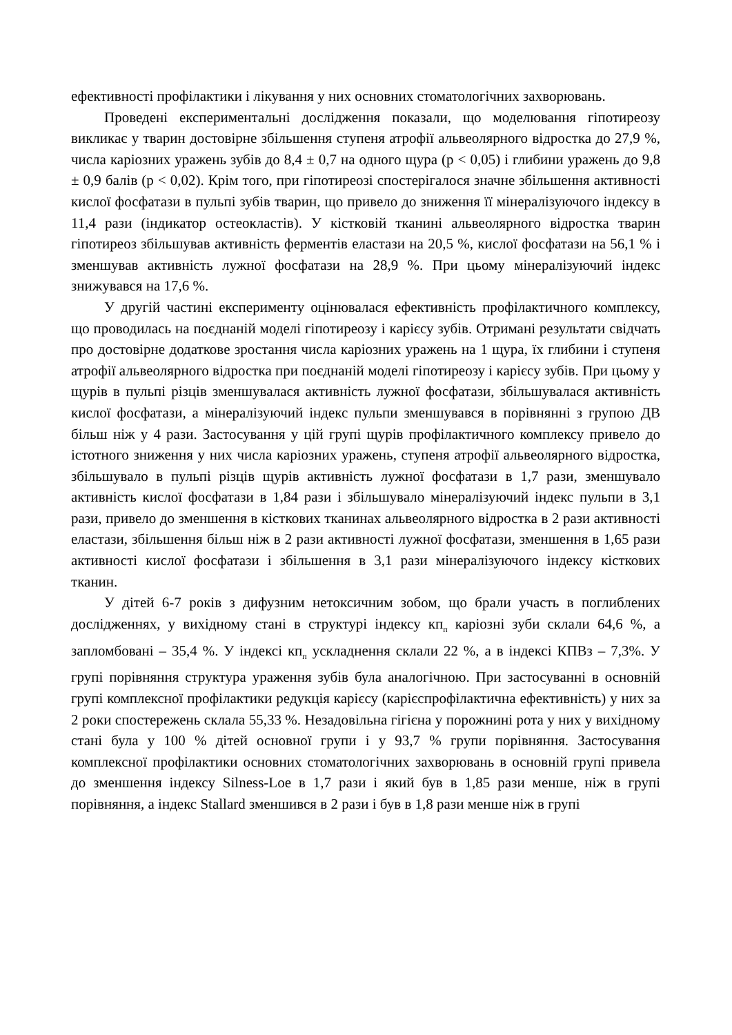ефективності профілактики і лікування у них основних стоматологічних захворювань.
Проведені експериментальні дослідження показали, що моделювання гіпотиреозу викликає у тварин достовірне збільшення ступеня атрофії альвеолярного відростка до 27,9 %, числа каріозних уражень зубів до 8,4 ± 0,7 на одного щура (р < 0,05) і глибини уражень до 9,8 ± 0,9 балів (р < 0,02). Крім того, при гіпотиреозі спостерігалося значне збільшення активності кислої фосфатази в пульпі зубів тварин, що привело до зниження її мінералізуючого індексу в 11,4 рази (індикатор остеокластів). У кістковій тканині альвеолярного відростка тварин гіпотиреоз збільшував активність ферментів еластази на 20,5 %, кислої фосфатази на 56,1 % і зменшував активність лужної фосфатази на 28,9 %. При цьому мінералізуючий індекс знижувався на 17,6 %.
У другій частині експерименту оцінювалася ефективність профілактичного комплексу, що проводилась на поєднаній моделі гіпотиреозу і карієсу зубів. Отримані результати свідчать про достовірне додаткове зростання числа каріозних уражень на 1 щура, їх глибини і ступеня атрофії альвеолярного відростка при поєднаній моделі гіпотиреозу і карієсу зубів. При цьому у щурів в пульпі різців зменшувалася активність лужної фосфатази, збільшувалася активність кислої фосфатази, а мінералізуючий індекс пульпи зменшувався в порівнянні з групою ДВ більш ніж у 4 рази. Застосування у цій групі щурів профілактичного комплексу привело до істотного зниження у них числа каріозних уражень, ступеня атрофії альвеолярного відростка, збільшувало в пульпі різців щурів активність лужної фосфатази в 1,7 рази, зменшувало активність кислої фосфатази в 1,84 рази і збільшувало мінералізуючий індекс пульпи в 3,1 рази, привело до зменшення в кісткових тканинах альвеолярного відростка в 2 рази активності еластази, збільшення більш ніж в 2 рази активності лужної фосфатази, зменшення в 1,65 рази активності кислої фосфатази і збільшення в 3,1 рази мінералізуючого індексу кісткових тканин.
У дітей 6-7 років з дифузним нетоксичним зобом, що брали участь в поглиблених дослідженнях, у вихідному стані в структурі індексу кп<sub>п</sub> каріозні зуби склали 64,6 %, а запломбовані – 35,4 %. У індексі кп<sub>п</sub> ускладнення склали 22 %, а в індексі КПВз – 7,3%. У групі порівняння структура ураження зубів була аналогічною. При застосуванні в основній групі комплексної профілактики редукція карієсу (карієспрофілактична ефективність) у них за 2 роки спостережень склала 55,33 %. Незадовільна гігієна у порожнині рота у них у вихідному стані була у 100 % дітей основної групи і у 93,7 % групи порівняння. Застосування комплексної профілактики основних стоматологічних захворювань в основній групі привела до зменшення індексу Silness-Loe в 1,7 рази і який був в 1,85 рази менше, ніж в групі порівняння, а індекс Stallard зменшився в 2 рази і був в 1,8 рази менше ніж в групі